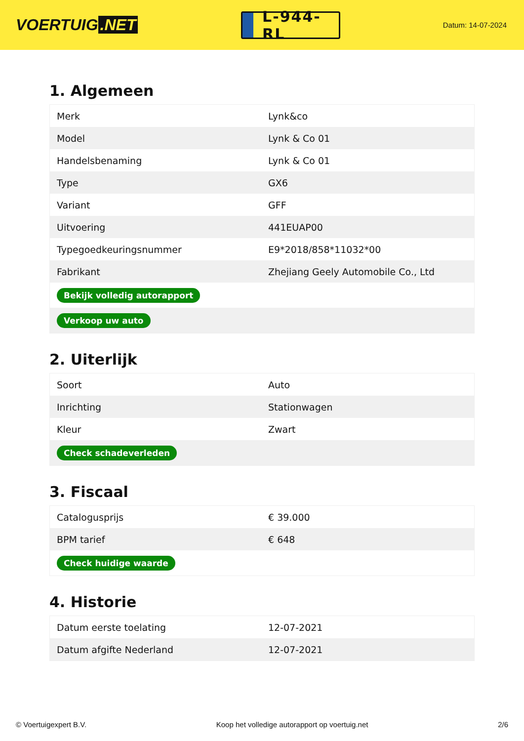VOERTUIG.NET
L-944-RL
Datum: 14-07-2024
1. Algemeen
| Merk | Lynk&co |
| Model | Lynk & Co 01 |
| Handelsbenaming | Lynk & Co 01 |
| Type | GX6 |
| Variant | GFF |
| Uitvoering | 441EUAP00 |
| Typegoedkeuringsnummer | E9*2018/858*11032*00 |
| Fabrikant | Zhejiang Geely Automobile Co., Ltd |
| Bekijk volledig autorapport | |
| Verkoop uw auto | |
2. Uiterlijk
| Soort | Auto |
| Inrichting | Stationwagen |
| Kleur | Zwart |
| Check schadeverleden | |
3. Fiscaal
| Catalogusprijs | € 39.000 |
| BPM tarief | € 648 |
| Check huidige waarde | |
4. Historie
| Datum eerste toelating | 12-07-2021 |
| Datum afgifte Nederland | 12-07-2021 |
© Voertuigexpert B.V. Koop het volledige autorapport op voertuig.net 2/6